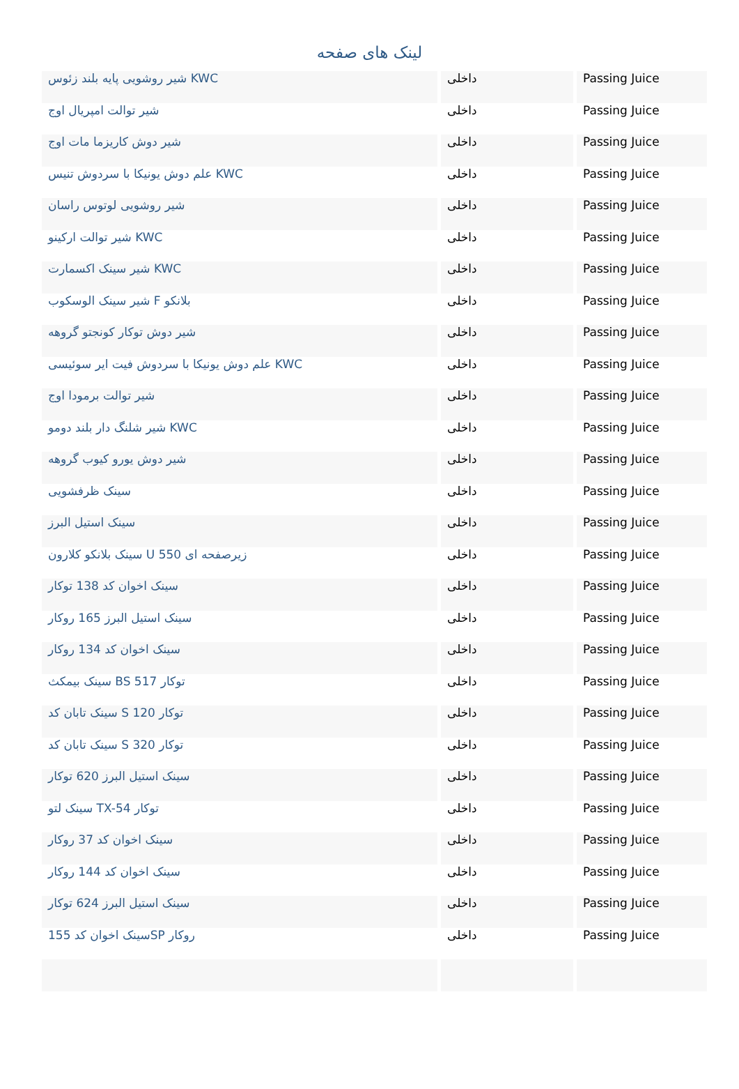لینک های صفحه
| شیر روشویی پایه بلند زئوس KWC | داخلی | Passing Juice |
| شیر توالت امپریال اوج | داخلی | Passing Juice |
| شیر دوش کاریزما مات اوج | داخلی | Passing Juice |
| علم دوش یونیکا با سردوش تنیس KWC | داخلی | Passing Juice |
| شیر روشویی لوتوس راسان | داخلی | Passing Juice |
| شیر توالت ارکینو KWC | داخلی | Passing Juice |
| شیر سینک اکسمارت KWC | داخلی | Passing Juice |
| شیر سینک الوسکوب F بلانکو | داخلی | Passing Juice |
| شیر دوش توکار کونجتو گروهه | داخلی | Passing Juice |
| علم دوش یونیکا با سردوش فیت ایر سوئیسی KWC | داخلی | Passing Juice |
| شیر توالت برمودا اوج | داخلی | Passing Juice |
| شیر شلنگ دار بلند دومو KWC | داخلی | Passing Juice |
| شیر دوش یورو کیوب گروهه | داخلی | Passing Juice |
| سینک ظرفشویی | داخلی | Passing Juice |
| سینک استیل البرز | داخلی | Passing Juice |
| سینک بلانکو کلارون U 550 زیرصفحه ای | داخلی | Passing Juice |
| سینک اخوان کد 138 توکار | داخلی | Passing Juice |
| سینک استیل البرز 165 روکار | داخلی | Passing Juice |
| سینک اخوان کد 134 روکار | داخلی | Passing Juice |
| سینک بیمکث BS 517 توکار | داخلی | Passing Juice |
| سینک تابان کد S 120 توکار | داخلی | Passing Juice |
| سینک تابان کد S 320 توکار | داخلی | Passing Juice |
| سینک استیل البرز 620 توکار | داخلی | Passing Juice |
| سینک لتو TX-54 توکار | داخلی | Passing Juice |
| سینک اخوان کد 37 روکار | داخلی | Passing Juice |
| سینک اخوان کد 144 روکار | داخلی | Passing Juice |
| سینک استیل البرز 624 توکار | داخلی | Passing Juice |
| سینک اخوان کد 155SP روکار | داخلی | Passing Juice |